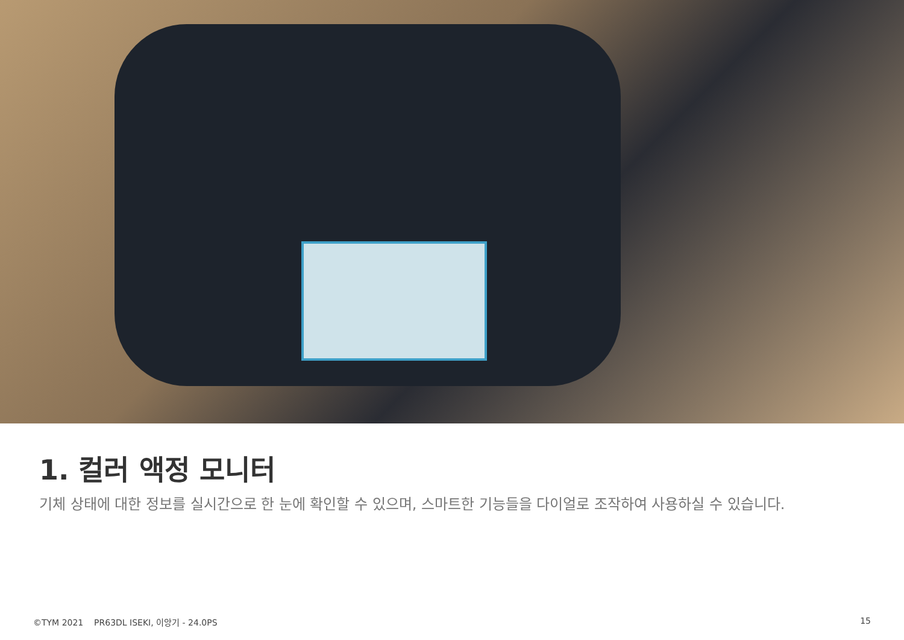1. 컬러 액정 모니터
기체 상태에 대한 정보를 실시간으로 한 눈에 확인할 수 있으며, 스마트한 기능들을 다이얼로 조작하여 사용하실 수 있습니다.
©TYM 2021 PR63DL ISEKI, 이앙기 - 24.0PS 15